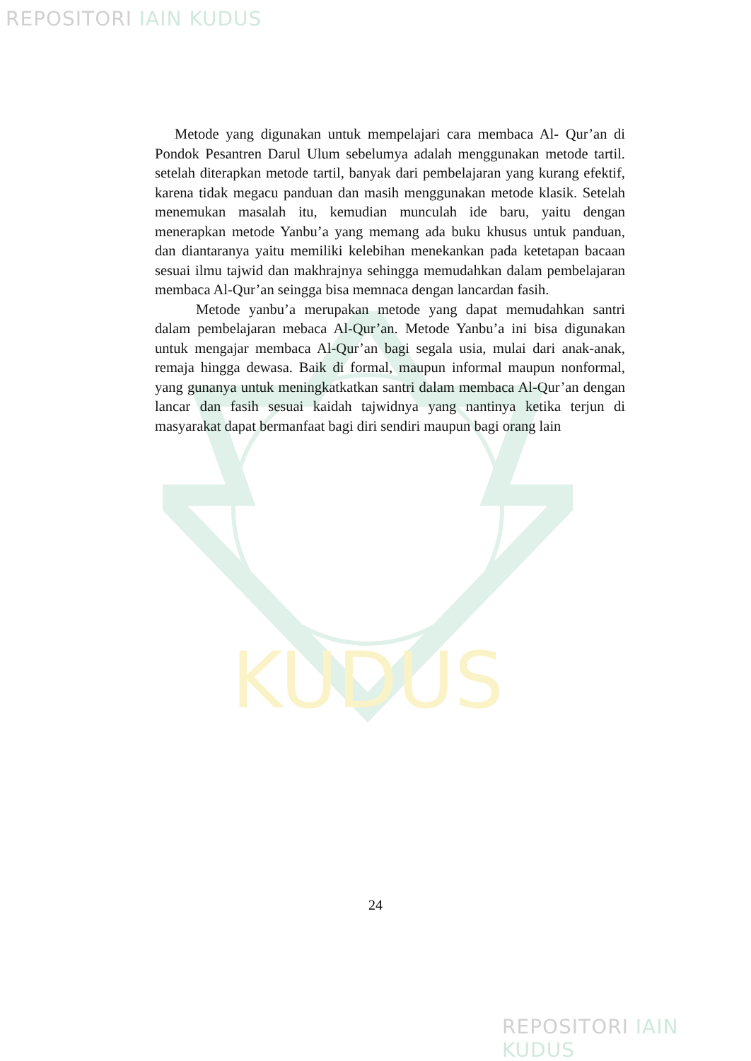REPOSITORI IAIN KUDUS
KUDUS
Metode yang digunakan untuk mempelajari cara membaca Al- Qur’an di Pondok Pesantren Darul Ulum sebelumya adalah menggunakan metode tartil. setelah diterapkan metode tartil, banyak dari pembelajaran yang kurang efektif, karena tidak megacu panduan dan masih menggunakan metode klasik. Setelah menemukan masalah itu, kemudian munculah ide baru, yaitu dengan menerapkan metode Yanbu’a yang memang ada buku khusus untuk panduan, dan diantaranya yaitu memiliki kelebihan menekankan pada ketetapan bacaan sesuai ilmu tajwid dan makhrajnya sehingga memudahkan dalam pembelajaran membaca Al-Qur’an seingga bisa memnaca dengan lancardan fasih.
Metode yanbu’a merupakan metode yang dapat memudahkan santri dalam pembelajaran mebaca Al-Qur’an. Metode Yanbu’a ini bisa digunakan untuk mengajar membaca Al-Qur’an bagi segala usia, mulai dari anak-anak, remaja hingga dewasa. Baik di formal, maupun informal maupun nonformal, yang gunanya untuk meningkatkatkan santri dalam membaca Al-Qur’an dengan lancar dan fasih sesuai kaidah tajwidnya yang nantinya ketika terjun di masyarakat dapat bermanfaat bagi diri sendiri maupun bagi orang lain
24
REPOSITORI IAIN KUDUS